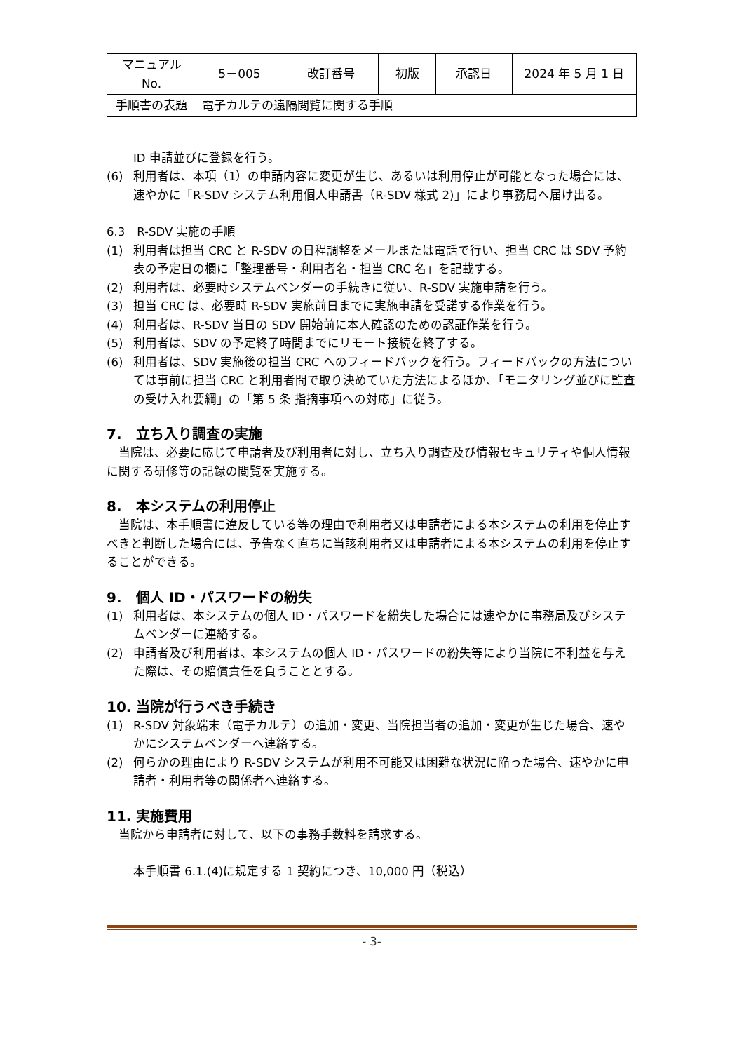| マニュアルNo. | 5－005 | 改訂番号 | 初版 | 承認日 | 2024 年 5 月 1 日 |
| 手順書の表題 | 電子カルテの遠隔閲覧に関する手順 | | | | |
ID 申請並びに登録を行う。
(6) 利用者は、本項（1）の申請内容に変更が生じ、あるいは利用停止が可能となった場合には、速やかに「R-SDV システム利用個人申請書（R-SDV 様式 2)」により事務局へ届け出る。
6.3　R-SDV 実施の手順
(1) 利用者は担当 CRC と R-SDV の日程調整をメールまたは電話で行い、担当 CRC は SDV 予約表の予定日の欄に「整理番号・利用者名・担当 CRC 名」を記載する。
(2) 利用者は、必要時システムベンダーの手続きに従い、R-SDV 実施申請を行う。
(3) 担当 CRC は、必要時 R-SDV 実施前日までに実施申請を受諾する作業を行う。
(4) 利用者は、R-SDV 当日の SDV 開始前に本人確認のための認証作業を行う。
(5) 利用者は、SDV の予定終了時間までにリモート接続を終了する。
(6) 利用者は、SDV 実施後の担当 CRC へのフィードバックを行う。フィードバックの方法については事前に担当 CRC と利用者間で取り決めていた方法によるほか、「モニタリング並びに監査の受け入れ要綱」の「第 5 条 指摘事項への対応」に従う。
7.　立ち入り調査の実施
当院は、必要に応じて申請者及び利用者に対し、立ち入り調査及び情報セキュリティや個人情報に関する研修等の記録の閲覧を実施する。
8.　本システムの利用停止
当院は、本手順書に違反している等の理由で利用者又は申請者による本システムの利用を停止すべきと判断した場合には、予告なく直ちに当該利用者又は申請者による本システムの利用を停止することができる。
9.　個人 ID・パスワードの紛失
(1) 利用者は、本システムの個人 ID・パスワードを紛失した場合には速やかに事務局及びシステムベンダーに連絡する。
(2) 申請者及び利用者は、本システムの個人 ID・パスワードの紛失等により当院に不利益を与えた際は、その賠償責任を負うこととする。
10. 当院が行うべき手続き
(1) R-SDV 対象端末（電子カルテ）の追加・変更、当院担当者の追加・変更が生じた場合、速やかにシステムベンダーへ連絡する。
(2) 何らかの理由により R-SDV システムが利用不可能又は困難な状況に陥った場合、速やかに申請者・利用者等の関係者へ連絡する。
11. 実施費用
当院から申請者に対して、以下の事務手数料を請求する。
本手順書 6.1.(4)に規定する 1 契約につき、10,000 円（税込）
- 3-